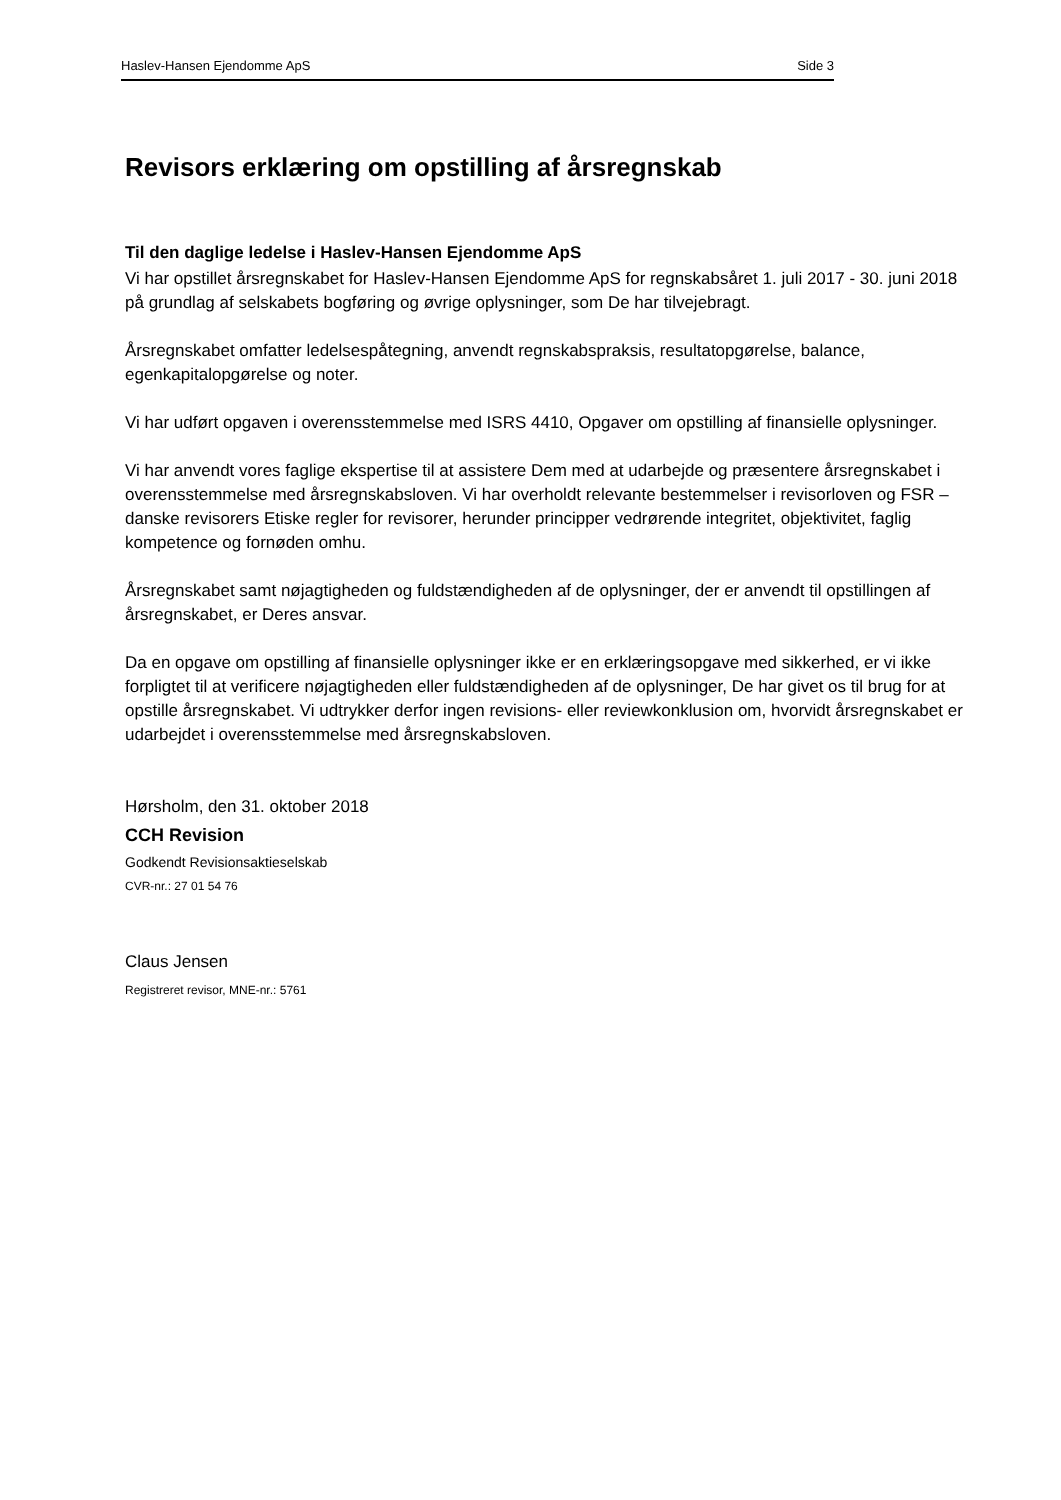Haslev-Hansen Ejendomme ApS Side 3
Revisors erklæring om opstilling af årsregnskab
Til den daglige ledelse i Haslev-Hansen Ejendomme ApS
Vi har opstillet årsregnskabet for Haslev-Hansen Ejendomme ApS for regnskabsåret 1. juli 2017 - 30. juni 2018 på grundlag af selskabets bogføring og øvrige oplysninger, som De har tilvejebragt.
Årsregnskabet omfatter ledelsespåtegning, anvendt regnskabspraksis, resultatopgørelse, balance, egenkapitalopgørelse og noter.
Vi har udført opgaven i overensstemmelse med ISRS 4410, Opgaver om opstilling af finansielle oplysninger.
Vi har anvendt vores faglige ekspertise til at assistere Dem med at udarbejde og præsentere årsregnskabet i overensstemmelse med årsregnskabsloven. Vi har overholdt relevante bestemmelser i revisorloven og FSR – danske revisorers Etiske regler for revisorer, herunder principper vedrørende integritet, objektivitet, faglig kompetence og fornøden omhu.
Årsregnskabet samt nøjagtigheden og fuldstændigheden af de oplysninger, der er anvendt til opstillingen af årsregnskabet, er Deres ansvar.
Da en opgave om opstilling af finansielle oplysninger ikke er en erklæringsopgave med sikkerhed, er vi ikke forpligtet til at verificere nøjagtigheden eller fuldstændigheden af de oplysninger, De har givet os til brug for at opstille årsregnskabet. Vi udtrykker derfor ingen revisions- eller reviewkonklusion om, hvorvidt årsregnskabet er udarbejdet i overensstemmelse med årsregnskabsloven.
Hørsholm, den 31. oktober 2018
CCH Revision
Godkendt Revisionsaktieselskab
CVR-nr.: 27 01 54 76
Claus Jensen
Registreret revisor, MNE-nr.: 5761